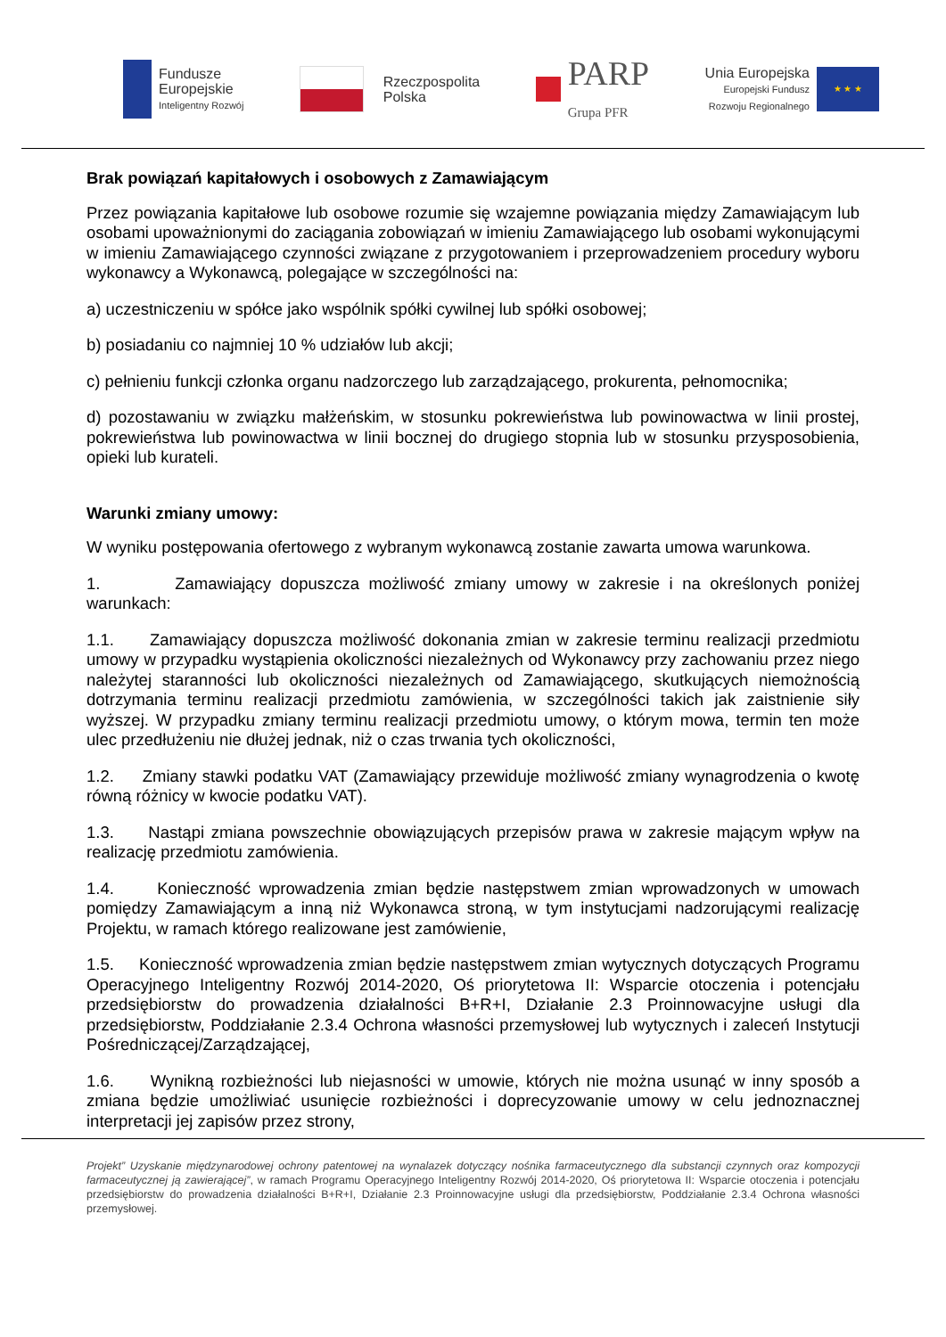Fundusze
Europejskie
Inteligentny Rozwój
Rzeczpospolita
Polska
PARP
Grupa PFR
Unia Europejska
Europejski Fundusz
Rozwoju Regionalnego
★ ★ ★
Brak powiązań kapitałowych i osobowych z Zamawiającym
Przez powiązania kapitałowe lub osobowe rozumie się wzajemne powiązania między Zamawiającym lub osobami upoważnionymi do zaciągania zobowiązań w imieniu Zamawiającego lub osobami wykonującymi w imieniu Zamawiającego czynności związane z przygotowaniem i przeprowadzeniem procedury wyboru wykonawcy a Wykonawcą, polegające w szczególności na:
a) uczestniczeniu w spółce jako wspólnik spółki cywilnej lub spółki osobowej;
b) posiadaniu co najmniej 10 % udziałów lub akcji;
c) pełnieniu funkcji członka organu nadzorczego lub zarządzającego, prokurenta, pełnomocnika;
d) pozostawaniu w związku małżeńskim, w stosunku pokrewieństwa lub powinowactwa w linii prostej, pokrewieństwa lub powinowactwa w linii bocznej do drugiego stopnia lub w stosunku przysposobienia, opieki lub kurateli.
Warunki zmiany umowy:
W wyniku postępowania ofertowego z wybranym wykonawcą zostanie zawarta umowa warunkowa.
1. Zamawiający dopuszcza możliwość zmiany umowy w zakresie i na określonych poniżej warunkach:
1.1. Zamawiający dopuszcza możliwość dokonania zmian w zakresie terminu realizacji przedmiotu umowy w przypadku wystąpienia okoliczności niezależnych od Wykonawcy przy zachowaniu przez niego należytej staranności lub okoliczności niezależnych od Zamawiającego, skutkujących niemożnością dotrzymania terminu realizacji przedmiotu zamówienia, w szczególności takich jak zaistnienie siły wyższej. W przypadku zmiany terminu realizacji przedmiotu umowy, o którym mowa, termin ten może ulec przedłużeniu nie dłużej jednak, niż o czas trwania tych okoliczności,
1.2. Zmiany stawki podatku VAT (Zamawiający przewiduje możliwość zmiany wynagrodzenia o kwotę równą różnicy w kwocie podatku VAT).
1.3. Nastąpi zmiana powszechnie obowiązujących przepisów prawa w zakresie mającym wpływ na realizację przedmiotu zamówienia.
1.4. Konieczność wprowadzenia zmian będzie następstwem zmian wprowadzonych w umowach pomiędzy Zamawiającym a inną niż Wykonawca stroną, w tym instytucjami nadzorującymi realizację Projektu, w ramach którego realizowane jest zamówienie,
1.5. Konieczność wprowadzenia zmian będzie następstwem zmian wytycznych dotyczących Programu Operacyjnego Inteligentny Rozwój 2014-2020, Oś priorytetowa II: Wsparcie otoczenia i potencjału przedsiębiorstw do prowadzenia działalności B+R+I, Działanie 2.3 Proinnowacyjne usługi dla przedsiębiorstw, Poddziałanie 2.3.4 Ochrona własności przemysłowej lub wytycznych i zaleceń Instytucji Pośredniczącej/Zarządzającej,
1.6. Wynikną rozbieżności lub niejasności w umowie, których nie można usunąć w inny sposób a zmiana będzie umożliwiać usunięcie rozbieżności i doprecyzowanie umowy w celu jednoznacznej interpretacji jej zapisów przez strony,
Projekt” Uzyskanie międzynarodowej ochrony patentowej na wynalazek dotyczący nośnika farmaceutycznego dla substancji czynnych oraz kompozycji farmaceutycznej ją zawierającej”, w ramach Programu Operacyjnego Inteligentny Rozwój 2014-2020, Oś priorytetowa II: Wsparcie otoczenia i potencjału przedsiębiorstw do prowadzenia działalności B+R+I, Działanie 2.3 Proinnowacyjne usługi dla przedsiębiorstw, Poddziałanie 2.3.4 Ochrona własności przemysłowej.